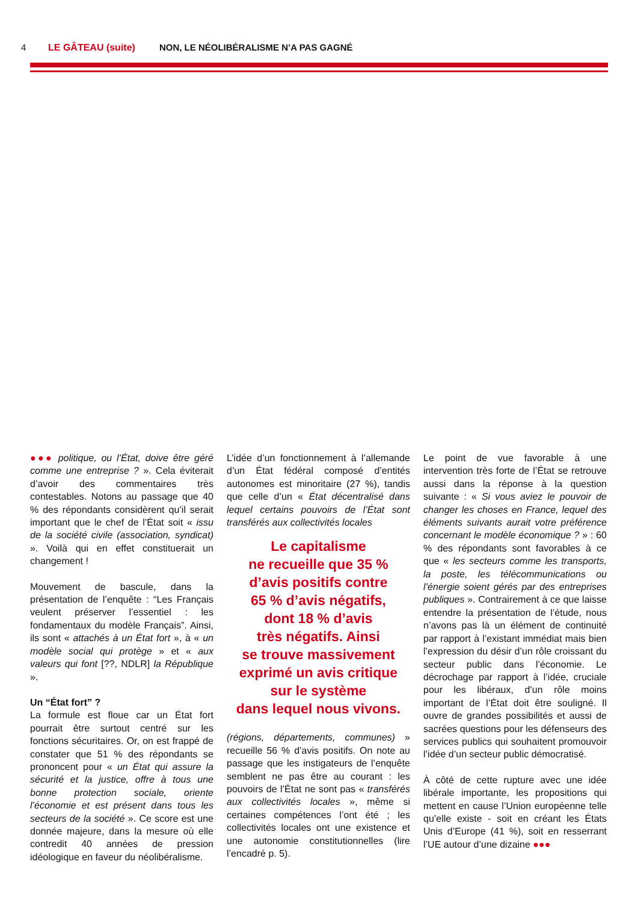4 LE GÂTEAU (suite) NON, LE NÉOLIBÉRALISME N’A PAS GAGNÉ
●●● politique, ou l’État, doive être géré comme une entreprise ? ». Cela éviterait d’avoir des commentaires très contestables. Notons au passage que 40 % des répondants considèrent qu’il serait important que le chef de l’État soit « issu de la société civile (association, syndicat) ». Voilà qui en effet constituerait un changement !
Mouvement de bascule, dans la présentation de l’enquête : “Les Français veulent préserver l’essentiel : les fondamentaux du modèle Français”. Ainsi, ils sont « attachés à un État fort », à « un modèle social qui protège » et « aux valeurs qui font [??, NDLR] la République ».
Un “État fort” ?
La formule est floue car un État fort pourrait être surtout centré sur les fonctions sécuritaires. Or, on est frappé de constater que 51 % des répondants se prononcent pour « un État qui assure la sécurité et la justice, offre à tous une bonne protection sociale, oriente l’économie et est présent dans tous les secteurs de la société ». Ce score est une donnée majeure, dans la mesure où elle contredit 40 années de pression idéologique en faveur du néolibéralisme.
L’idée d’un fonctionnement à l’allemande d’un État fédéral composé d’entités autonomes est minoritaire (27 %), tandis que celle d’un « État décentralisé dans lequel certains pouvoirs de l’État sont transférés aux collectivités locales
Le capitalisme
ne recueille que 35 %
d’avis positifs contre
65 % d’avis négatifs,
dont 18 % d’avis
très négatifs. Ainsi
se trouve massivement
exprimé un avis critique
sur le système
dans lequel nous vivons.
(régions, départements, communes) » recueille 56 % d’avis positifs. On note au passage que les instigateurs de l’enquête semblent ne pas être au courant : les pouvoirs de l’État ne sont pas « transférés aux collectivités locales », même si certaines compétences l’ont été ; les collectivités locales ont une existence et une autonomie constitutionnelles (lire l’encadré p. 5).
Le point de vue favorable à une intervention très forte de l’État se retrouve aussi dans la réponse à la question suivante : « Si vous aviez le pouvoir de changer les choses en France, lequel des éléments suivants aurait votre préférence concernant le modèle économique ? » : 60 % des répondants sont favorables à ce que « les secteurs comme les transports, la poste, les télécommunications ou l’énergie soient gérés par des entreprises publiques ». Contrairement à ce que laisse entendre la présentation de l’étude, nous n’avons pas là un élément de continuité par rapport à l’existant immédiat mais bien l’expression du désir d’un rôle croissant du secteur public dans l’économie. Le décrochage par rapport à l’idée, cruciale pour les libéraux, d’un rôle moins important de l’État doit être souligné. Il ouvre de grandes possibilités et aussi de sacrées questions pour les défenseurs des services publics qui souhaitent promouvoir l’idée d’un secteur public démocratisé.
À côté de cette rupture avec une idée libérale importante, les propositions qui mettent en cause l’Union européenne telle qu’elle existe - soit en créant les États Unis d’Europe (41 %), soit en resserrant l’UE autour d’une dizaine ●●●